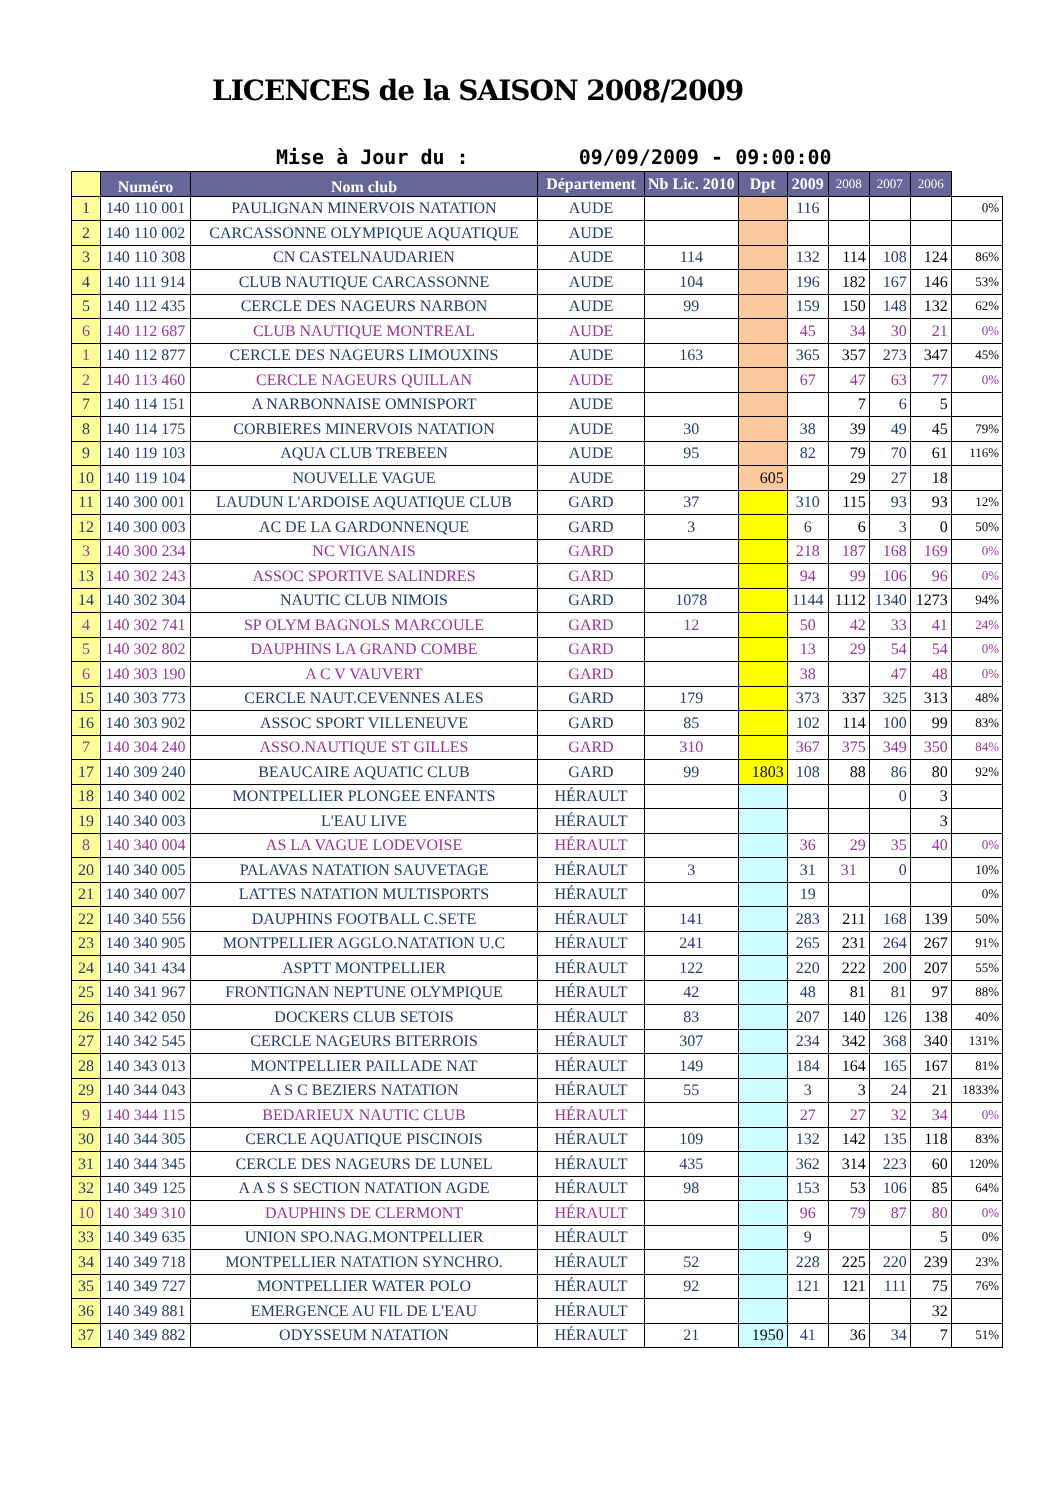LICENCES de la SAISON 2008/2009
Mise à Jour du : 09/09/2009 - 09:00:00
| | Numéro | Nom club | Département | Nb Lic. 2010 | Dpt | 2009 | 2008 | 2007 | 2006 | |
| --- | --- | --- | --- | --- | --- | --- | --- | --- | --- | --- |
| 1 | 140 110 001 | PAULIGNAN MINERVOIS NATATION | AUDE | | | 116 | | | | 0% |
| 2 | 140 110 002 | CARCASSONNE OLYMPIQUE AQUATIQUE | AUDE | | | | | | | |
| 3 | 140 110 308 | CN CASTELNAUDARIEN | AUDE | 114 | | 132 | 114 | 108 | 124 | 86% |
| 4 | 140 111 914 | CLUB NAUTIQUE CARCASSONNE | AUDE | 104 | | 196 | 182 | 167 | 146 | 53% |
| 5 | 140 112 435 | CERCLE DES NAGEURS NARBON | AUDE | 99 | | 159 | 150 | 148 | 132 | 62% |
| 6 | 140 112 687 | CLUB NAUTIQUE MONTREAL | AUDE | | | 45 | 34 | 30 | 21 | 0% |
| 1 | 140 112 877 | CERCLE DES NAGEURS LIMOUXINS | AUDE | 163 | | 365 | 357 | 273 | 347 | 45% |
| 2 | 140 113 460 | CERCLE NAGEURS QUILLAN | AUDE | | | 67 | 47 | 63 | 77 | 0% |
| 7 | 140 114 151 | A NARBONNAISE OMNISPORT | AUDE | | | | 7 | 6 | 5 | |
| 8 | 140 114 175 | CORBIERES MINERVOIS NATATION | AUDE | 30 | | 38 | 39 | 49 | 45 | 79% |
| 9 | 140 119 103 | AQUA CLUB TREBEEN | AUDE | 95 | | 82 | 79 | 70 | 61 | 116% |
| 10 | 140 119 104 | NOUVELLE VAGUE | AUDE | | 605 | | 29 | 27 | 18 | |
| 11 | 140 300 001 | LAUDUN L'ARDOISE AQUATIQUE CLUB | GARD | 37 | | 310 | 115 | 93 | 93 | 12% |
| 12 | 140 300 003 | AC DE LA GARDONNENQUE | GARD | 3 | | 6 | 6 | 3 | 0 | 50% |
| 3 | 140 300 234 | NC VIGANAIS | GARD | | | 218 | 187 | 168 | 169 | 0% |
| 13 | 140 302 243 | ASSOC SPORTIVE SALINDRES | GARD | | | 94 | 99 | 106 | 96 | 0% |
| 14 | 140 302 304 | NAUTIC CLUB NIMOIS | GARD | 1078 | | 1144 | 1112 | 1340 | 1273 | 94% |
| 4 | 140 302 741 | SP OLYM BAGNOLS MARCOULE | GARD | 12 | | 50 | 42 | 33 | 41 | 24% |
| 5 | 140 302 802 | DAUPHINS LA GRAND COMBE | GARD | | | 13 | 29 | 54 | 54 | 0% |
| 6 | 140 303 190 | A C V VAUVERT | GARD | | | 38 | | 47 | 48 | 0% |
| 15 | 140 303 773 | CERCLE NAUT.CEVENNES ALES | GARD | 179 | | 373 | 337 | 325 | 313 | 48% |
| 16 | 140 303 902 | ASSOC SPORT VILLENEUVE | GARD | 85 | | 102 | 114 | 100 | 99 | 83% |
| 7 | 140 304 240 | ASSO.NAUTIQUE ST GILLES | GARD | 310 | | 367 | 375 | 349 | 350 | 84% |
| 17 | 140 309 240 | BEAUCAIRE AQUATIC CLUB | GARD | 99 | 1803 | 108 | 88 | 86 | 80 | 92% |
| 18 | 140 340 002 | MONTPELLIER PLONGEE ENFANTS | HÉRAULT | | | | | 0 | 3 | |
| 19 | 140 340 003 | L'EAU LIVE | HÉRAULT | | | | | | 3 | |
| 8 | 140 340 004 | AS LA VAGUE LODEVOISE | HÉRAULT | | | 36 | 29 | 35 | 40 | 0% |
| 20 | 140 340 005 | PALAVAS NATATION SAUVETAGE | HÉRAULT | 3 | | 31 | 31 | 0 | | 10% |
| 21 | 140 340 007 | LATTES NATATION MULTISPORTS | HÉRAULT | | | 19 | | | | 0% |
| 22 | 140 340 556 | DAUPHINS FOOTBALL C.SETE | HÉRAULT | 141 | | 283 | 211 | 168 | 139 | 50% |
| 23 | 140 340 905 | MONTPELLIER AGGLO.NATATION U.C | HÉRAULT | 241 | | 265 | 231 | 264 | 267 | 91% |
| 24 | 140 341 434 | ASPTT MONTPELLIER | HÉRAULT | 122 | | 220 | 222 | 200 | 207 | 55% |
| 25 | 140 341 967 | FRONTIGNAN NEPTUNE OLYMPIQUE | HÉRAULT | 42 | | 48 | 81 | 81 | 97 | 88% |
| 26 | 140 342 050 | DOCKERS CLUB SETOIS | HÉRAULT | 83 | | 207 | 140 | 126 | 138 | 40% |
| 27 | 140 342 545 | CERCLE NAGEURS BITERROIS | HÉRAULT | 307 | | 234 | 342 | 368 | 340 | 131% |
| 28 | 140 343 013 | MONTPELLIER PAILLADE NAT | HÉRAULT | 149 | | 184 | 164 | 165 | 167 | 81% |
| 29 | 140 344 043 | A S C BEZIERS NATATION | HÉRAULT | 55 | | 3 | 3 | 24 | 21 | 1833% |
| 9 | 140 344 115 | BEDARIEUX NAUTIC CLUB | HÉRAULT | | | 27 | 27 | 32 | 34 | 0% |
| 30 | 140 344 305 | CERCLE AQUATIQUE PISCINOIS | HÉRAULT | 109 | | 132 | 142 | 135 | 118 | 83% |
| 31 | 140 344 345 | CERCLE DES NAGEURS DE LUNEL | HÉRAULT | 435 | | 362 | 314 | 223 | 60 | 120% |
| 32 | 140 349 125 | A A S S SECTION NATATION AGDE | HÉRAULT | 98 | | 153 | 53 | 106 | 85 | 64% |
| 10 | 140 349 310 | DAUPHINS DE CLERMONT | HÉRAULT | | | 96 | 79 | 87 | 80 | 0% |
| 33 | 140 349 635 | UNION SPO.NAG.MONTPELLIER | HÉRAULT | | | 9 | | | 5 | 0% |
| 34 | 140 349 718 | MONTPELLIER NATATION SYNCHRO. | HÉRAULT | 52 | | 228 | 225 | 220 | 239 | 23% |
| 35 | 140 349 727 | MONTPELLIER WATER POLO | HÉRAULT | 92 | | 121 | 121 | 111 | 75 | 76% |
| 36 | 140 349 881 | EMERGENCE AU FIL DE L'EAU | HÉRAULT | | | | | | 32 | |
| 37 | 140 349 882 | ODYSSEUM NATATION | HÉRAULT | 21 | 1950 | 41 | 36 | 34 | 7 | 51% |